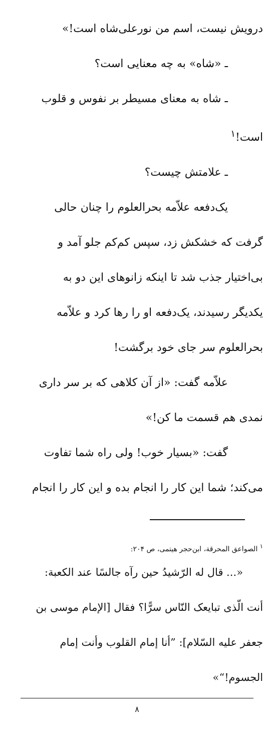درویش نیست، اسم من نورعلی‌شاه است!»
ـ «شاه» به چه معنایی است؟
ـ شاه به معنای مسیطر بر نفوس و قلوب
است!<sup>۱</sup>
ـ علامتش چیست؟
یک‌دفعه علاّمه بحرالعلوم را چنان حالی
گرفت که خشکش زد، سپس کم‌کم جلو آمد و
بی‌اختیار جذب شد تا اینکه زانوهای این دو به
یکدیگر رسیدند، یک‌دفعه او را رها کرد و علاّمه
بحرالعلوم سر جای خود برگشت!
علاّمه گفت: «از آن کلاهی که بر سر داری
نمدی هم قسمت ما کن!»
گفت: «بسیار خوب! ولی راه شما تفاوت
می‌کند؛ شما این کار را انجام بده و این کار را انجام
<sup>۱</sup> الصواعق المحرقة، ابن‌حجر هیتمی، ص ۲۰۴:
«... قال له الرّشیدُ حین رآه جالسًا عند الکعبة:
أنت الّذی تبایعک النّاس سرًّا؟ فقال [الإمام موسی بن
جعفر علیه السّلام]: ”أنا إمام القلوب وأنت إمام
الجسوم!“»
۸